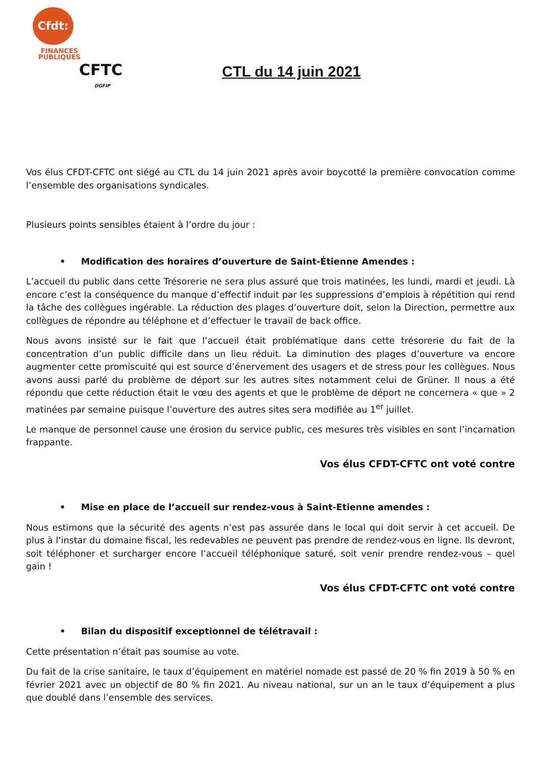Cfdt:
FINANCES
PUBLIQUES
CFTC
DGFIP
CTL du 14 juin 2021
Vos élus CFDT-CFTC ont siégé au CTL du 14 juin 2021 après avoir boycotté la première convocation comme l’ensemble des organisations syndicales.
Plusieurs points sensibles étaient à l’ordre du jour :
• Modification des horaires d’ouverture de Saint-Étienne Amendes :
L’accueil du public dans cette Trésorerie ne sera plus assuré que trois matinées, les lundi, mardi et jeudi. Là encore c’est la conséquence du manque d’effectif induit par les suppressions d’emplois à répétition qui rend la tâche des collègues ingérable. La réduction des plages d’ouverture doit, selon la Direction, permettre aux collègues de répondre au téléphone et d’effectuer le travail de back office.
Nous avons insisté sur le fait que l’accueil était problématique dans cette trésorerie du fait de la concentration d’un public difficile dans un lieu réduit. La diminution des plages d’ouverture va encore augmenter cette promiscuité qui est source d’énervement des usagers et de stress pour les collègues. Nous avons aussi parlé du problème de déport sur les autres sites notamment celui de Grüner. Il nous a été répondu que cette réduction était le vœu des agents et que le problème de déport ne concernera « que » 2 matinées par semaine puisque l’ouverture des autres sites sera modifiée au 1<sup>er</sup> juillet.
Le manque de personnel cause une érosion du service public, ces mesures très visibles en sont l’incarnation frappante.
Vos élus CFDT-CFTC ont voté contre
• Mise en place de l’accueil sur rendez-vous à Saint-Etienne amendes :
Nous estimons que la sécurité des agents n’est pas assurée dans le local qui doit servir à cet accueil. De plus à l’instar du domaine fiscal, les redevables ne peuvent pas prendre de rendez-vous en ligne. Ils devront, soit téléphoner et surcharger encore l’accueil téléphonique saturé, soit venir prendre rendez-vous – quel gain !
Vos élus CFDT-CFTC ont voté contre
• Bilan du dispositif exceptionnel de télétravail :
Cette présentation n’était pas soumise au vote.
Du fait de la crise sanitaire, le taux d’équipement en matériel nomade est passé de 20 % fin 2019 à 50 % en février 2021 avec un objectif de 80 % fin 2021. Au niveau national, sur un an le taux d’équipement a plus que doublé dans l’ensemble des services.